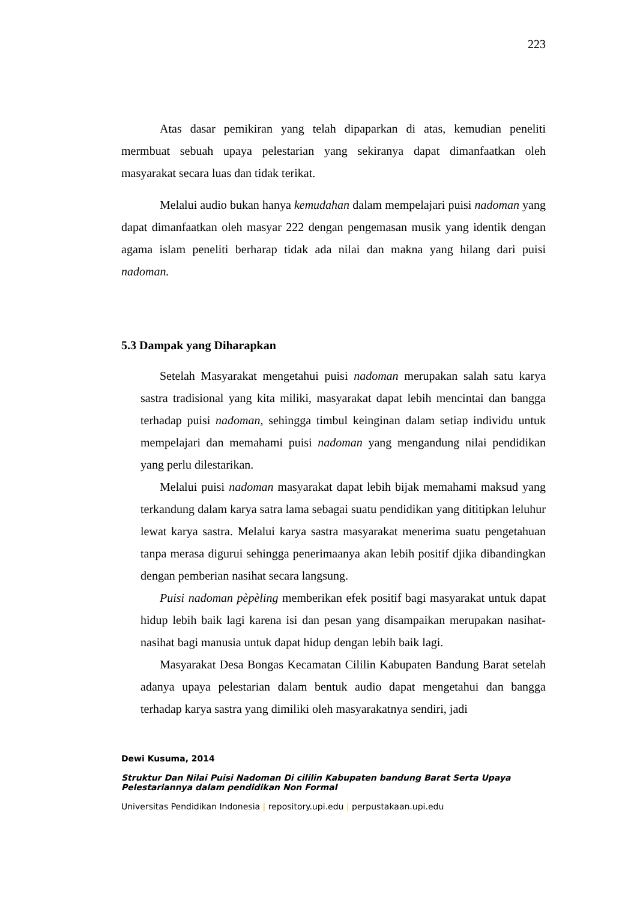223
Atas dasar pemikiran yang telah dipaparkan di atas, kemudian peneliti mermbuat sebuah upaya pelestarian yang sekiranya dapat dimanfaatkan oleh masyarakat secara luas dan tidak terikat.
Melalui audio bukan hanya kemudahan dalam mempelajari puisi nadoman yang dapat dimanfaatkan oleh masyar 222 dengan pengemasan musik yang identik dengan agama islam peneliti berharap tidak ada nilai dan makna yang hilang dari puisi nadoman.
5.3 Dampak yang Diharapkan
Setelah Masyarakat mengetahui puisi nadoman merupakan salah satu karya sastra tradisional yang kita miliki, masyarakat dapat lebih mencintai dan bangga terhadap puisi nadoman, sehingga timbul keinginan dalam setiap individu untuk mempelajari dan memahami puisi nadoman yang mengandung nilai pendidikan yang perlu dilestarikan.
Melalui puisi nadoman masyarakat dapat lebih bijak memahami maksud yang terkandung dalam karya satra lama sebagai suatu pendidikan yang dititipkan leluhur lewat karya sastra. Melalui karya sastra masyarakat menerima suatu pengetahuan tanpa merasa digurui sehingga penerimaanya akan lebih positif djika dibandingkan dengan pemberian nasihat secara langsung.
Puisi nadoman pèpèling memberikan efek positif bagi masyarakat untuk dapat hidup lebih baik lagi karena isi dan pesan yang disampaikan merupakan nasihat-nasihat bagi manusia untuk dapat hidup dengan lebih baik lagi.
Masyarakat Desa Bongas Kecamatan Cililin Kabupaten Bandung Barat setelah adanya upaya pelestarian dalam bentuk audio dapat mengetahui dan bangga terhadap karya sastra yang dimiliki oleh masyarakatnya sendiri, jadi
Dewi Kusuma, 2014
Struktur Dan Nilai Puisi Nadoman Di cililin Kabupaten bandung Barat Serta Upaya Pelestariannya dalam pendidikan Non Formal
Universitas Pendidikan Indonesia | repository.upi.edu | perpustakaan.upi.edu